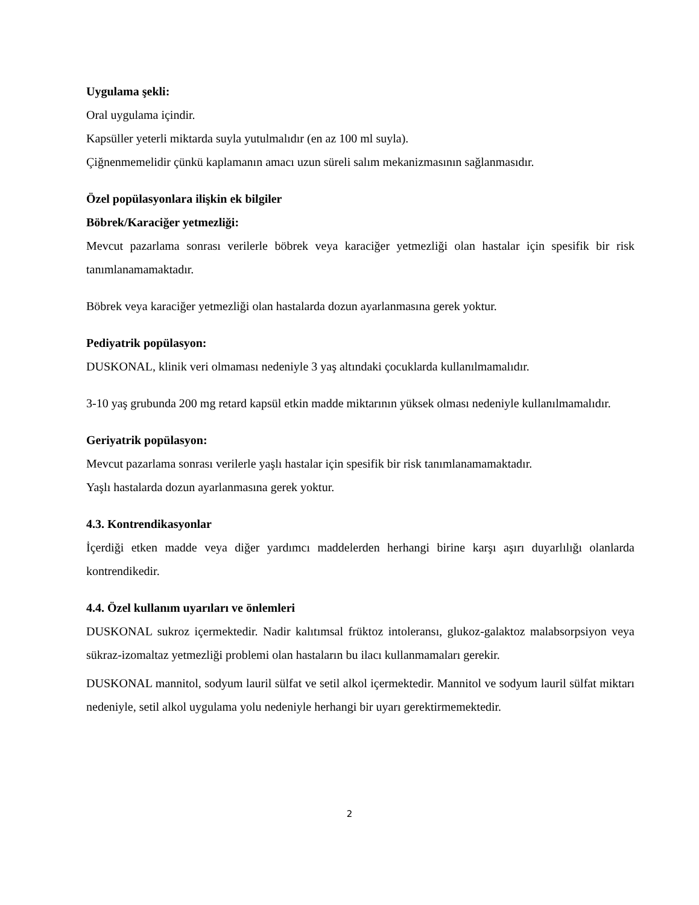Uygulama şekli:
Oral uygulama içindir.
Kapsüller yeterli miktarda suyla yutulmalıdır (en az 100 ml suyla).
Çiğnenmemelidir çünkü kaplamanın amacı uzun süreli salım mekanizmasının sağlanmasıdır.
Özel popülasyonlara ilişkin ek bilgiler
Böbrek/Karaciğer yetmezliği:
Mevcut pazarlama sonrası verilerle böbrek veya karaciğer yetmezliği olan hastalar için spesifik bir risk tanımlanamamaktadır.
Böbrek veya karaciğer yetmezliği olan hastalarda dozun ayarlanmasına gerek yoktur.
Pediyatrik popülasyon:
DUSKONAL, klinik veri olmaması nedeniyle 3 yaş altındaki çocuklarda kullanılmamalıdır.
3-10 yaş grubunda 200 mg retard kapsül etkin madde miktarının yüksek olması nedeniyle kullanılmamalıdır.
Geriyatrik popülasyon:
Mevcut pazarlama sonrası verilerle yaşlı hastalar için spesifik bir risk tanımlanamamaktadır.
Yaşlı hastalarda dozun ayarlanmasına gerek yoktur.
4.3. Kontrendikasyonlar
İçerdiği etken madde veya diğer yardımcı maddelerden herhangi birine karşı aşırı duyarlılığı olanlarda kontrendikedir.
4.4. Özel kullanım uyarıları ve önlemleri
DUSKONAL sukroz içermektedir. Nadir kalıtımsal früktoz intoleransı, glukoz-galaktoz malabsorpsiyon veya sükraz-izomaltaz yetmezliği problemi olan hastaların bu ilacı kullanmamaları gerekir.
DUSKONAL mannitol, sodyum lauril sülfat ve setil alkol içermektedir. Mannitol ve sodyum lauril sülfat miktarı nedeniyle, setil alkol uygulama yolu nedeniyle herhangi bir uyarı gerektirmemektedir.
2